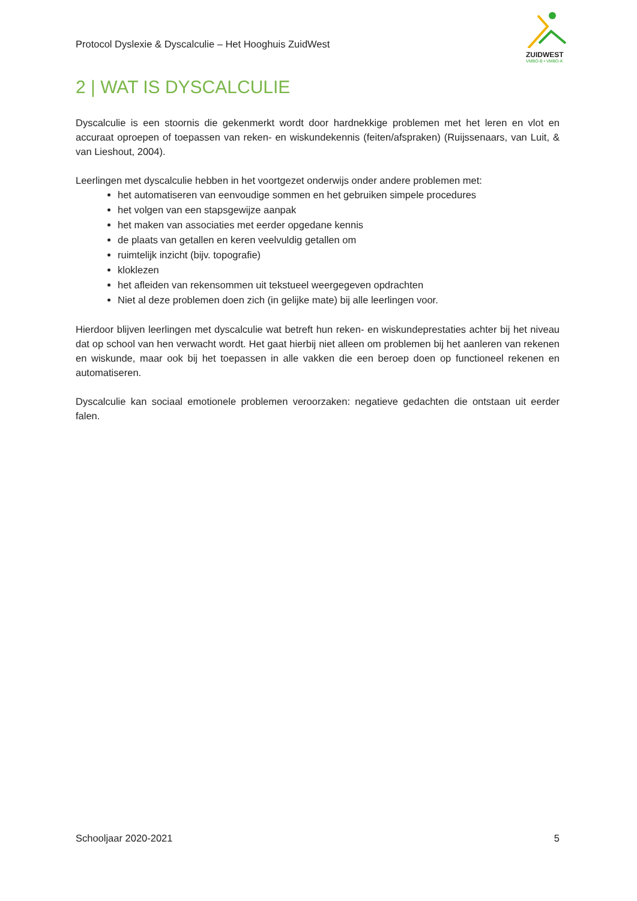Protocol Dyslexie & Dyscalculie – Het Hooghuis ZuidWest
ZUIDWEST
VMBO-B • VMBO-K
2 | WAT IS DYSCALCULIE
Dyscalculie is een stoornis die gekenmerkt wordt door hardnekkige problemen met het leren en vlot en accuraat oproepen of toepassen van reken- en wiskundekennis (feiten/afspraken) (Ruijssenaars, van Luit, & van Lieshout, 2004).
Leerlingen met dyscalculie hebben in het voortgezet onderwijs onder andere problemen met:
het automatiseren van eenvoudige sommen en het gebruiken simpele procedures
het volgen van een stapsgewijze aanpak
het maken van associaties met eerder opgedane kennis
de plaats van getallen en keren veelvuldig getallen om
ruimtelijk inzicht (bijv. topografie)
kloklezen
het afleiden van rekensommen uit tekstueel weergegeven opdrachten
Niet al deze problemen doen zich (in gelijke mate) bij alle leerlingen voor.
Hierdoor blijven leerlingen met dyscalculie wat betreft hun reken- en wiskundeprestaties achter bij het niveau dat op school van hen verwacht wordt. Het gaat hierbij niet alleen om problemen bij het aanleren van rekenen en wiskunde, maar ook bij het toepassen in alle vakken die een beroep doen op functioneel rekenen en automatiseren.
Dyscalculie kan sociaal emotionele problemen veroorzaken: negatieve gedachten die ontstaan uit eerder falen.
Schooljaar 2020-2021 5